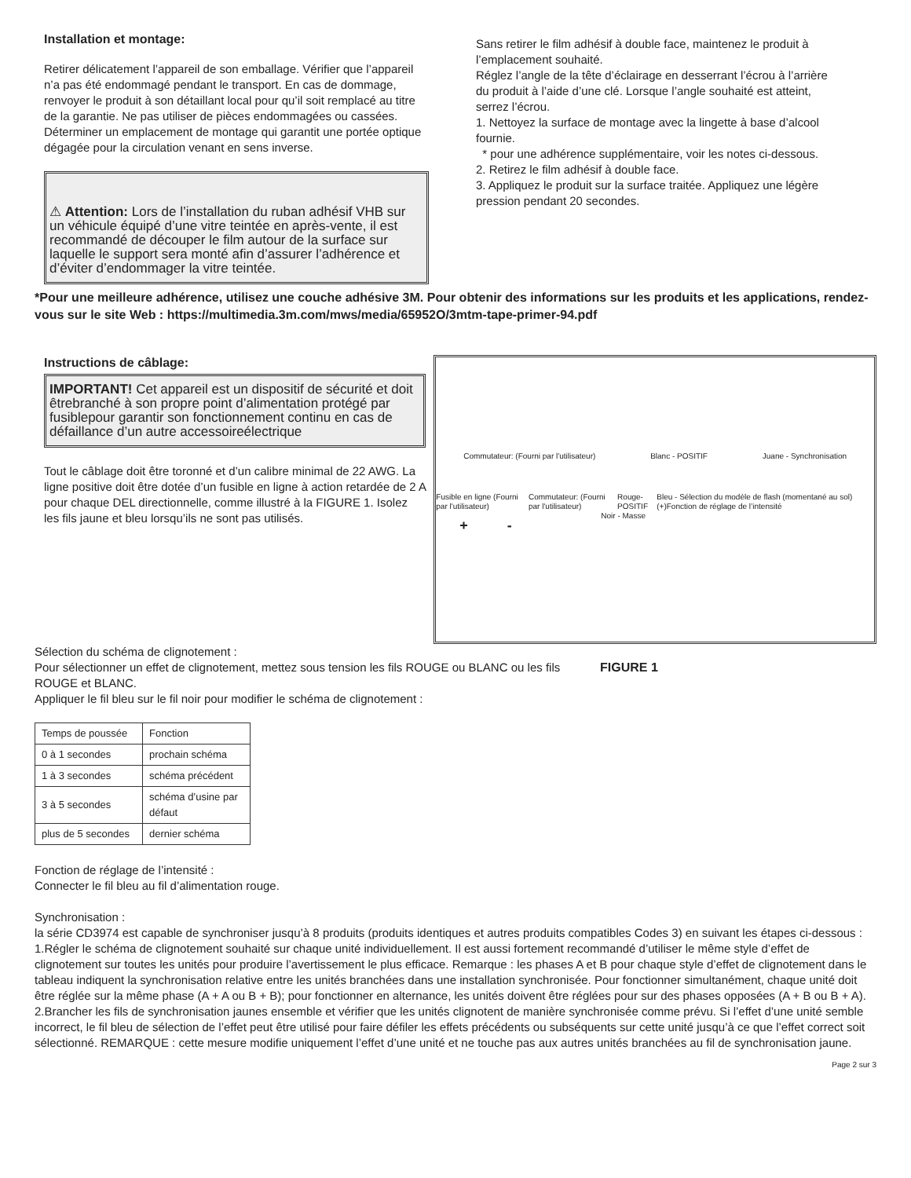Installation et montage:
Retirer délicatement l’appareil de son emballage. Vérifier que l’appareil n’a pas été endommagé pendant le transport. En cas de dommage, renvoyer le produit à son détaillant local pour qu’il soit remplacé au titre de la garantie. Ne pas utiliser de pièces endommagées ou cassées. Déterminer un emplacement de montage qui garantit une portée optique dégagée pour la circulation venant en sens inverse.
⚠ Attention: Lors de l’installation du ruban adhésif VHB sur un véhicule équipé d’une vitre teintée en après-vente, il est recommandé de découper le film autour de la surface sur laquelle le support sera monté afin d’assurer l’adhérence et d’éviter d’endommager la vitre teintée.
Sans retirer le film adhésif à double face, maintenez le produit à l’emplacement souhaité.
Réglez l’angle de la tête d’éclairage en desserrant l’écrou à l’arrière du produit à l’aide d’une clé. Lorsque l’angle souhaité est atteint, serrez l’écrou.
1. Nettoyez la surface de montage avec la lingette à base d’alcool fournie.
* pour une adhérence supplémentaire, voir les notes ci-dessous.
2. Retirez le film adhésif à double face.
3. Appliquez le produit sur la surface traitée. Appliquez une légère pression pendant 20 secondes.
*Pour une meilleure adhérence, utilisez une couche adhésive 3M. Pour obtenir des informations sur les produits et les applications, rendez-vous sur le site Web : https://multimedia.3m.com/mws/media/65952O/3mtm-tape-primer-94.pdf
Instructions de câblage:
IMPORTANT! Cet appareil est un dispositif de sécurité et doit êtrebranché à son propre point d’alimentation protégé par fusiblepour garantir son fonctionnement continu en cas de défaillance d’un autre accessoireélectrique
Tout le câblage doit être toronné et d’un calibre minimal de 22 AWG. La ligne positive doit être dotée d’un fusible en ligne à action retardée de 2 A pour chaque DEL directionnelle, comme illustré à la FIGURE 1. Isolez les fils jaune et bleu lorsqu’ils ne sont pas utilisés.
Commutateur: (Fourni par l'utilisateur) Blanc - POSITIF Juane - Synchronisation
Fusible en ligne (Fourni par l'utilisateur) Commutateur: (Fourni par l'utilisateur) Rouge- POSITIF Bleu - Sélection du modèle de flash (momentané au sol) (+)Fonction de réglage de l’intensité
Noir - Masse
+ -
Sélection du schéma de clignotement :
Pour sélectionner un effet de clignotement, mettez sous tension les fils ROUGE ou BLANC ou les fils ROUGE et BLANC.
Appliquer le fil bleu sur le fil noir pour modifier le schéma de clignotement :
FIGURE 1
| Temps de poussée | Fonction |
| 0 à 1 secondes | prochain schéma |
| 1 à 3 secondes | schéma précédent |
| 3 à 5 secondes | schéma d’usine par défaut |
| plus de 5 secondes | dernier schéma |
Fonction de réglage de l’intensité :
Connecter le fil bleu au fil d’alimentation rouge.
Synchronisation :
la série CD3974 est capable de synchroniser jusqu’à 8 produits (produits identiques et autres produits compatibles Codes 3) en suivant les étapes ci-dessous :
1.Régler le schéma de clignotement souhaité sur chaque unité individuellement. Il est aussi fortement recommandé d’utiliser le même style d’effet de clignotement sur toutes les unités pour produire l’avertissement le plus efficace. Remarque : les phases A et B pour chaque style d’effet de clignotement dans le tableau indiquent la synchronisation relative entre les unités branchées dans une installation synchronisée. Pour fonctionner simultanément, chaque unité doit être réglée sur la même phase (A + A ou B + B); pour fonctionner en alternance, les unités doivent être réglées pour sur des phases opposées (A + B ou B + A).
2.Brancher les fils de synchronisation jaunes ensemble et vérifier que les unités clignotent de manière synchronisée comme prévu. Si l’effet d’une unité semble incorrect, le fil bleu de sélection de l’effet peut être utilisé pour faire défiler les effets précédents ou subséquents sur cette unité jusqu’à ce que l’effet correct soit sélectionné. REMARQUE : cette mesure modifie uniquement l’effet d’une unité et ne touche pas aux autres unités branchées au fil de synchronisation jaune.
Page 2 sur 3